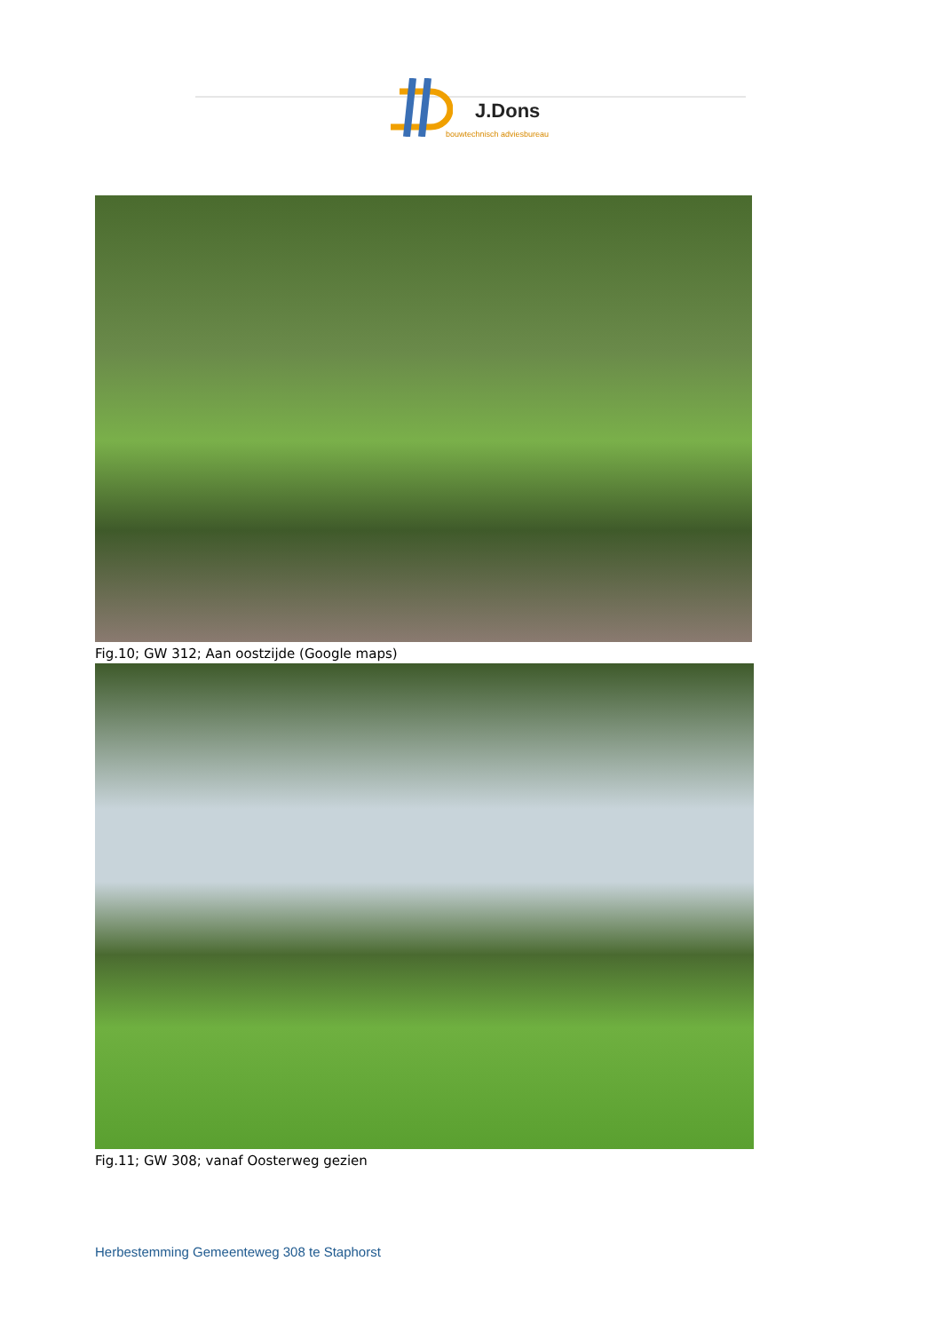J.Dons
bouwtechnisch adviesbureau
Fig.10; GW 312; Aan oostzijde (Google maps)
Fig.11; GW 308; vanaf Oosterweg gezien
Herbestemming Gemeenteweg 308 te Staphorst